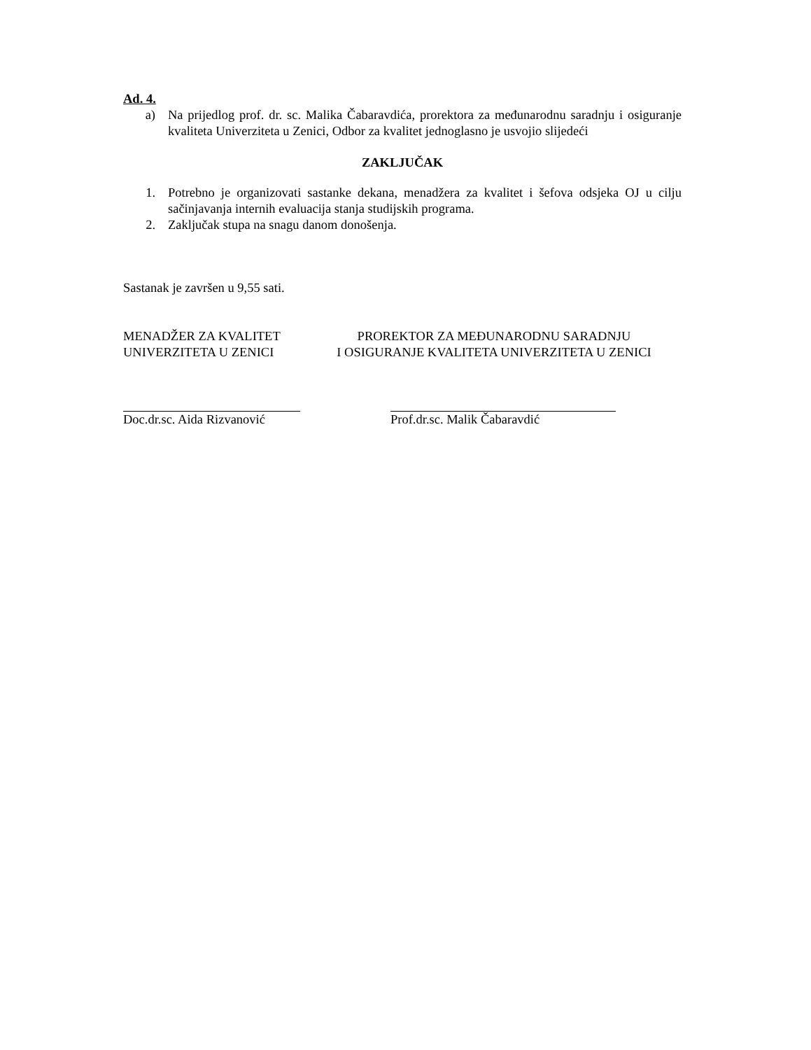Ad. 4.
a) Na prijedlog prof. dr. sc. Malika Čabaravdića, prorektora za međunarodnu saradnju i osiguranje kvaliteta Univerziteta u Zenici, Odbor za kvalitet jednoglasno je usvojio slijedeći
ZAKLJUČAK
1. Potrebno je organizovati sastanke dekana, menadžera za kvalitet i šefova odsjeka OJ u cilju sačinjavanja internih evaluacija stanja studijskih programa.
2. Zaključak stupa na snagu danom donošenja.
Sastanak je završen u 9,55 sati.
MENADŽER ZA KVALITET
UNIVERZITETA U ZENICI
PROREKTOR ZA MEĐUNARODNU SARADNJU
I OSIGURANJE KVALITETA UNIVERZITETA U ZENICI
Doc.dr.sc. Aida Rizvanović Prof.dr.sc. Malik Čabaravdić